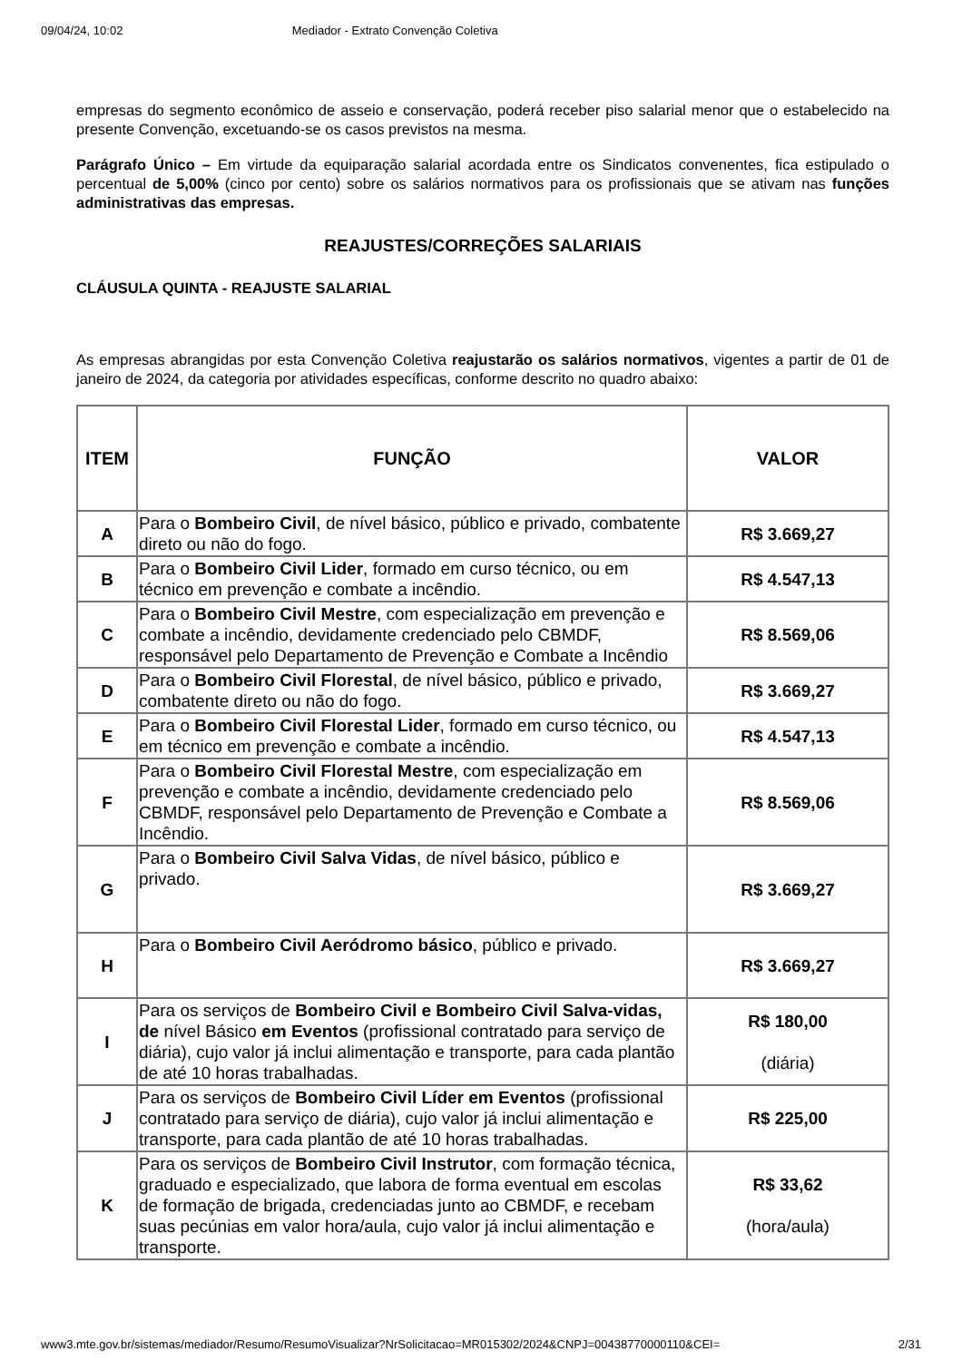09/04/24, 10:02 Mediador - Extrato Convenção Coletiva
empresas do segmento econômico de asseio e conservação, poderá receber piso salarial menor que o estabelecido na presente Convenção, excetuando-se os casos previstos na mesma.
Parágrafo Único – Em virtude da equiparação salarial acordada entre os Sindicatos convenentes, fica estipulado o percentual de 5,00% (cinco por cento) sobre os salários normativos para os profissionais que se ativam nas funções administrativas das empresas.
REAJUSTES/CORREÇÕES SALARIAIS
CLÁUSULA QUINTA - REAJUSTE SALARIAL
As empresas abrangidas por esta Convenção Coletiva reajustarão os salários normativos, vigentes a partir de 01 de janeiro de 2024, da categoria por atividades específicas, conforme descrito no quadro abaixo:
| ITEM | FUNÇÃO | VALOR |
| --- | --- | --- |
| A | Para o Bombeiro Civil , de nível básico, público e privado, combatente direto ou não do fogo. | R$ 3.669,27 |
| B | Para o Bombeiro Civil Lider , formado em curso técnico, ou em técnico em prevenção e combate a incêndio. | R$ 4.547,13 |
| C | Para o Bombeiro Civil Mestre , com especialização em prevenção e combate a incêndio, devidamente credenciado pelo CBMDF, responsável pelo Departamento de Prevenção e Combate a Incêndio | R$ 8.569,06 |
| D | Para o Bombeiro Civil Florestal , de nível básico, público e privado, combatente direto ou não do fogo. | R$ 3.669,27 |
| E | Para o Bombeiro Civil Florestal Lider , formado em curso técnico, ou em técnico em prevenção e combate a incêndio. | R$ 4.547,13 |
| F | Para o Bombeiro Civil Florestal Mestre , com especialização em prevenção e combate a incêndio, devidamente credenciado pelo CBMDF, responsável pelo Departamento de Prevenção e Combate a Incêndio. | R$ 8.569,06 |
| G | Para o Bombeiro Civil Salva Vidas , de nível básico, público e privado. | R$ 3.669,27 |
| H | Para o Bombeiro Civil Aeródromo básico , público e privado. | R$ 3.669,27 |
| I | Para os serviços de Bombeiro Civil e Bombeiro Civil Salva-vidas, de nível Básico em Eventos (profissional contratado para serviço de diária), cujo valor já inclui alimentação e transporte, para cada plantão de até 10 horas trabalhadas. | R$ 180,00 (diária) |
| J | Para os serviços de Bombeiro Civil Líder em Eventos (profissional contratado para serviço de diária), cujo valor já inclui alimentação e transporte, para cada plantão de até 10 horas trabalhadas. | R$ 225,00 |
| K | Para os serviços de Bombeiro Civil Instrutor , com formação técnica, graduado e especializado, que labora de forma eventual em escolas de formação de brigada, credenciadas junto ao CBMDF, e recebam suas pecúnias em valor hora/aula, cujo valor já inclui alimentação e transporte. | R$ 33,62 (hora/aula) |
www3.mte.gov.br/sistemas/mediador/Resumo/ResumoVisualizar?NrSolicitacao=MR015302/2024&CNPJ=00438770000110&CEI= 2/31